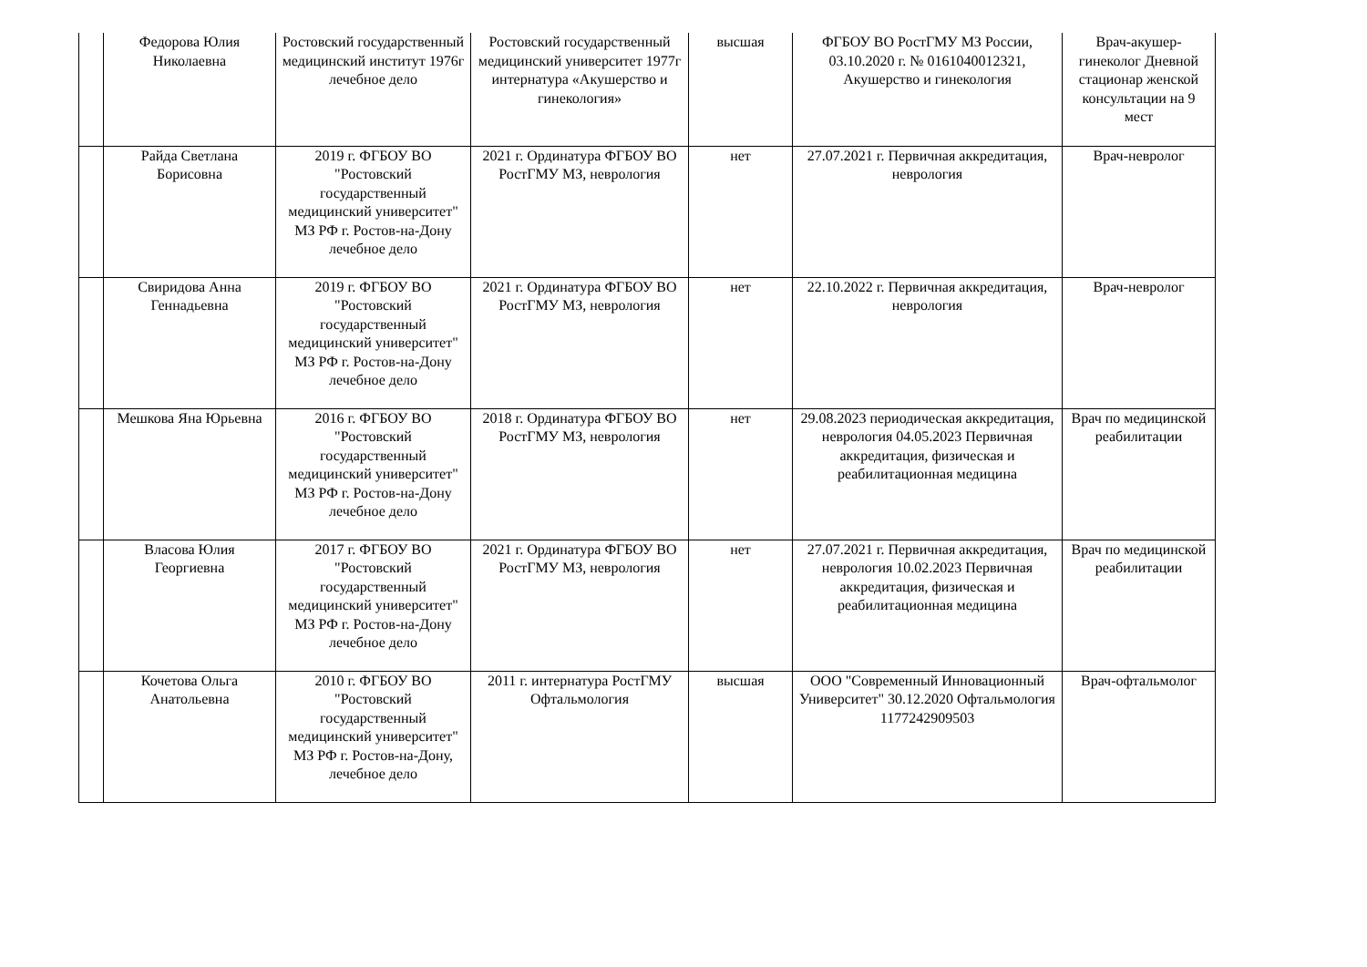| | Федорова Юлия Николаевна | Ростовский государственный медицинский институт 1976г лечебное дело | Ростовский государственный медицинский университет 1977г интернатура «Акушерство и гинекология» | высшая | ФГБОУ ВО РостГМУ МЗ России, 03.10.2020 г. № 0161040012321, Акушерство и гинекология | Врач-акушер-гинеколог Дневной стационар женской консультации на 9 мест |
| | Райда Светлана Борисовна | 2019 г. ФГБОУ ВО "Ростовский государственный медицинский университет" МЗ РФ г. Ростов-на-Дону лечебное дело | 2021 г. Ординатура ФГБОУ ВО РостГМУ МЗ, неврология | нет | 27.07.2021 г. Первичная аккредитация, неврология | Врач-невролог |
| | Свиридова Анна Геннадьевна | 2019 г. ФГБОУ ВО "Ростовский государственный медицинский университет" МЗ РФ г. Ростов-на-Дону лечебное дело | 2021 г. Ординатура ФГБОУ ВО РостГМУ МЗ, неврология | нет | 22.10.2022 г. Первичная аккредитация, неврология | Врач-невролог |
| | Мешкова Яна Юрьевна | 2016 г. ФГБОУ ВО "Ростовский государственный медицинский университет" МЗ РФ г. Ростов-на-Дону лечебное дело | 2018 г. Ординатура ФГБОУ ВО РостГМУ МЗ, неврология | нет | 29.08.2023 периодическая аккредитация, неврология 04.05.2023 Первичная аккредитация, физическая и реабилитационная медицина | Врач по медицинской реабилитации |
| | Власова Юлия Георгиевна | 2017 г. ФГБОУ ВО "Ростовский государственный медицинский университет" МЗ РФ г. Ростов-на-Дону лечебное дело | 2021 г. Ординатура ФГБОУ ВО РостГМУ МЗ, неврология | нет | 27.07.2021 г. Первичная аккредитация, неврология 10.02.2023 Первичная аккредитация, физическая и реабилитационная медицина | Врач по медицинской реабилитации |
| | Кочетова Ольга Анатольевна | 2010 г. ФГБОУ ВО "Ростовский государственный медицинский университет" МЗ РФ г. Ростов-на-Дону, лечебное дело | 2011 г. интернатура РостГМУ Офтальмология | высшая | ООО "Современный Инновационный Университет" 30.12.2020 Офтальмология 1177242909503 | Врач-офтальмолог |